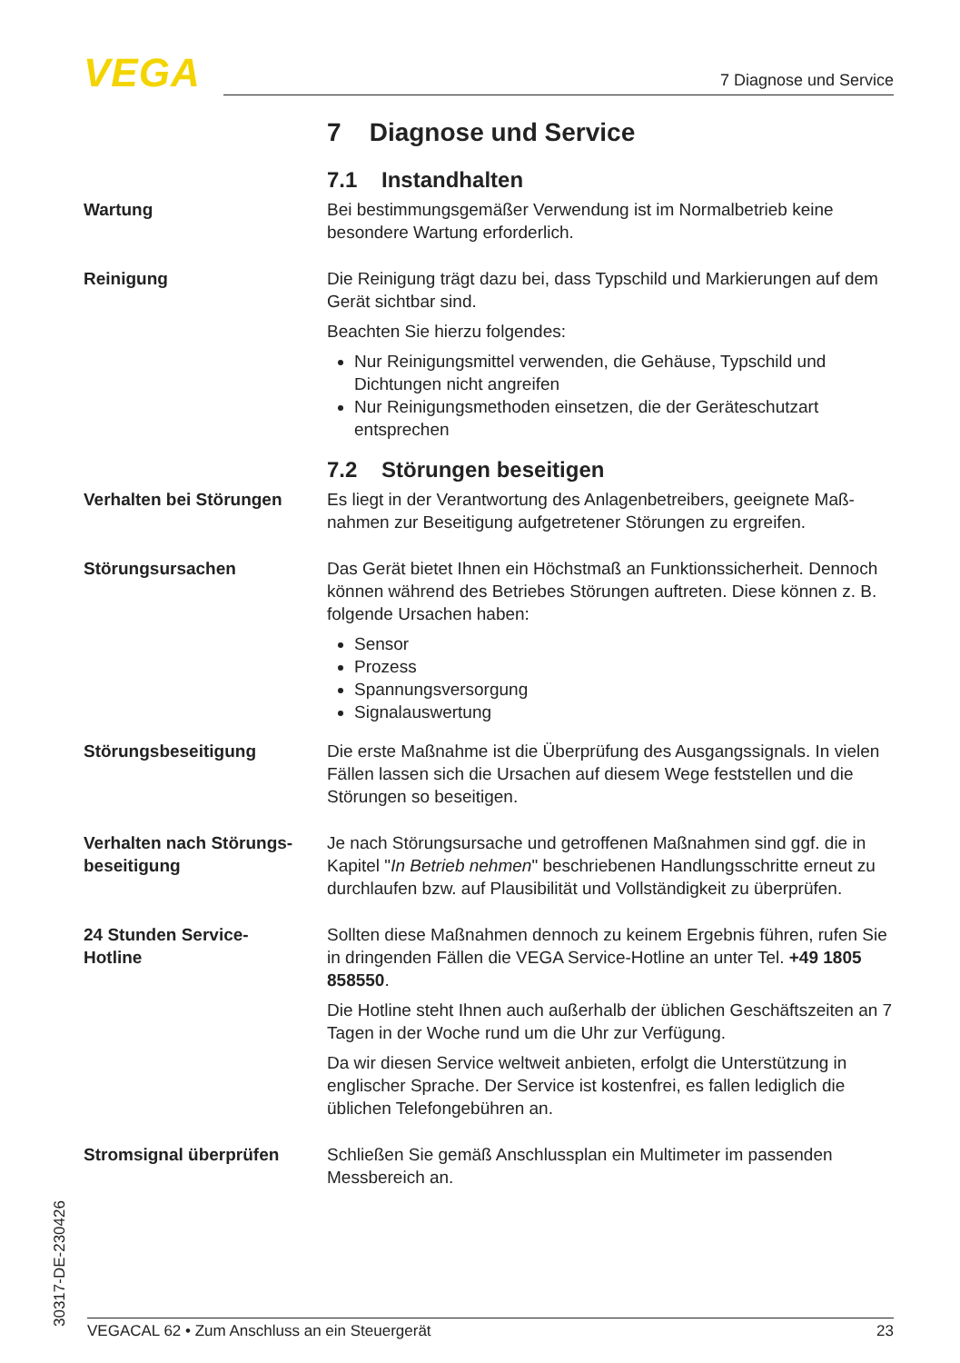VEGA 7 Diagnose und Service
7 Diagnose und Service
7.1 Instandhalten
Wartung Bei bestimmungsgemäßer Verwendung ist im Normalbetrieb keine besondere Wartung erforderlich.
Reinigung Die Reinigung trägt dazu bei, dass Typschild und Markierungen auf dem Gerät sichtbar sind.
Beachten Sie hierzu folgendes:
Nur Reinigungsmittel verwenden, die Gehäuse, Typschild und Dichtungen nicht angreifen
Nur Reinigungsmethoden einsetzen, die der Geräteschutzart entsprechen
7.2 Störungen beseitigen
Verhalten bei Störungen Es liegt in der Verantwortung des Anlagenbetreibers, geeignete Maß-nahmen zur Beseitigung aufgetretener Störungen zu ergreifen.
Störungsursachen Das Gerät bietet Ihnen ein Höchstmaß an Funktionssicherheit. Dennoch können während des Betriebes Störungen auftreten. Diese können z. B. folgende Ursachen haben:
Sensor
Prozess
Spannungsversorgung
Signalauswertung
Störungsbeseitigung Die erste Maßnahme ist die Überprüfung des Ausgangssignals. In vielen Fällen lassen sich die Ursachen auf diesem Wege feststellen und die Störungen so beseitigen.
Verhalten nach Störungs-beseitigung
Je nach Störungsursache und getroffenen Maßnahmen sind ggf. die in Kapitel "In Betrieb nehmen" beschriebenen Handlungsschritte erneut zu durchlaufen bzw. auf Plausibilität und Vollständigkeit zu überprüfen.
24 Stunden Service-
Hotline
Sollten diese Maßnahmen dennoch zu keinem Ergebnis führen, rufen Sie in dringenden Fällen die VEGA Service-Hotline an unter Tel. +49 1805 858550.
Die Hotline steht Ihnen auch außerhalb der üblichen Geschäftszeiten an 7 Tagen in der Woche rund um die Uhr zur Verfügung.
Da wir diesen Service weltweit anbieten, erfolgt die Unterstützung in englischer Sprache. Der Service ist kostenfrei, es fallen lediglich die üblichen Telefongebühren an.
Stromsignal überprüfen Schließen Sie gemäß Anschlussplan ein Multimeter im passenden Messbereich an.
30317-DE-230426 VEGACAL 62 • Zum Anschluss an ein Steuergerät 23